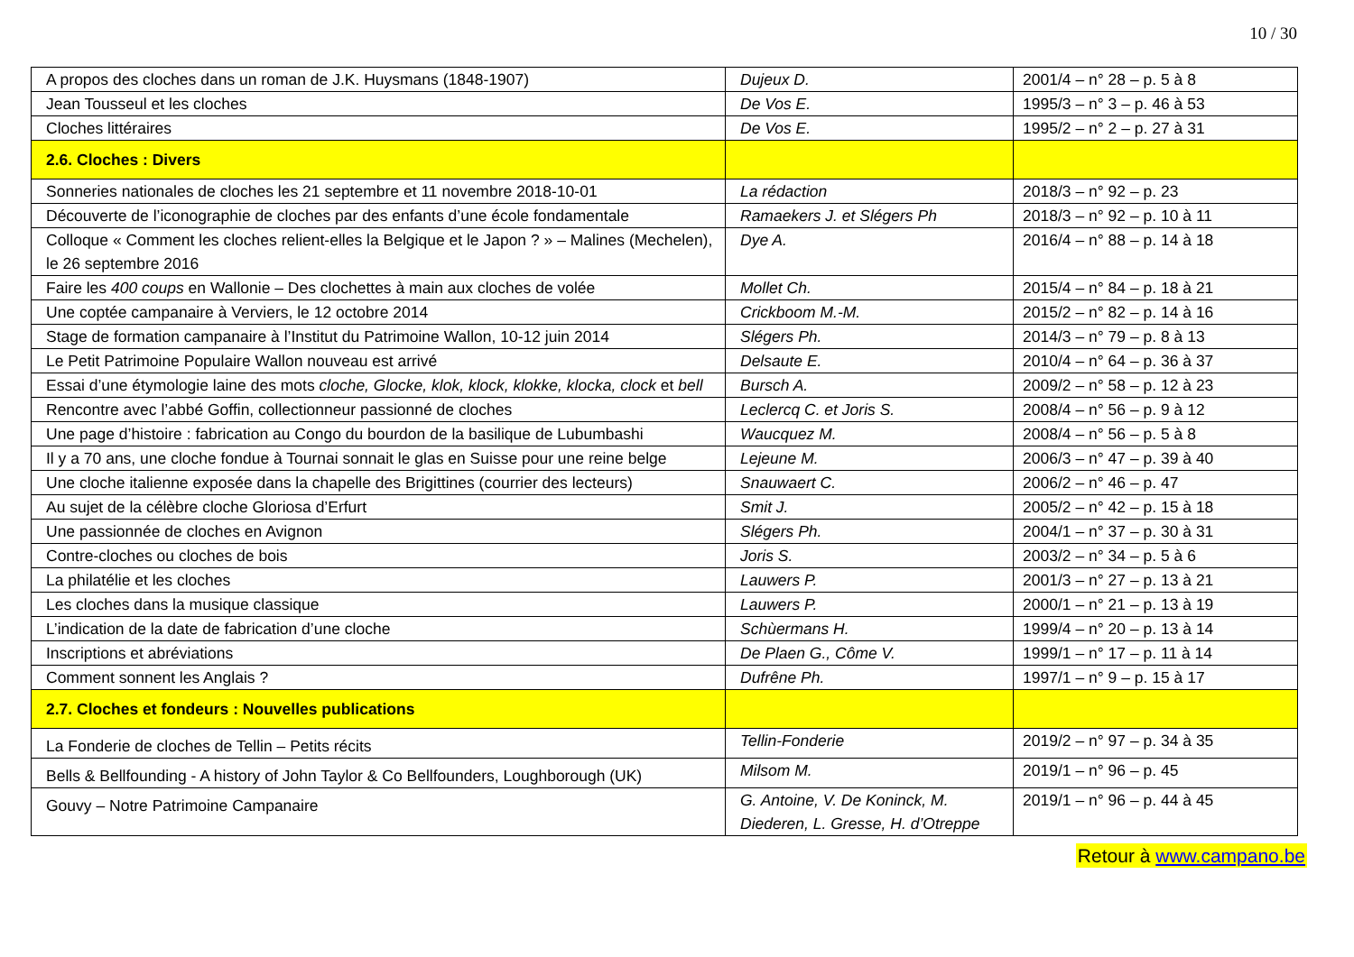10 / 30
| A propos des cloches dans un roman de J.K. Huysmans (1848-1907) | Dujeux D. | 2001/4 – n° 28 – p. 5 à 8 |
| Jean Tousseul et les cloches | De Vos E. | 1995/3 – n° 3 – p. 46 à 53 |
| Cloches littéraires | De Vos E. | 1995/2 – n° 2 – p. 27 à 31 |
| 2.6. Cloches : Divers | | |
| Sonneries nationales de cloches les 21 septembre et 11 novembre 2018-10-01 | La rédaction | 2018/3 – n° 92 – p. 23 |
| Découverte de l’iconographie de cloches par des enfants d’une école fondamentale | Ramaekers J. et Slégers Ph | 2018/3 – n° 92 – p. 10 à 11 |
| Colloque « Comment les cloches relient-elles la Belgique et le Japon ? » – Malines (Mechelen), le 26 septembre 2016 | Dye A. | 2016/4 – n° 88 – p. 14 à 18 |
| Faire les 400 coups en Wallonie – Des clochettes à main aux cloches de volée | Mollet Ch. | 2015/4 – n° 84 – p. 18 à 21 |
| Une coptée campanaire à Verviers, le 12 octobre 2014 | Crickboom M.-M. | 2015/2 – n° 82 – p. 14 à 16 |
| Stage de formation campanaire à l’Institut du Patrimoine Wallon, 10-12 juin 2014 | Slégers Ph. | 2014/3 – n° 79 – p. 8 à 13 |
| Le Petit Patrimoine Populaire Wallon nouveau est arrivé | Delsaute E. | 2010/4 – n° 64 – p. 36 à 37 |
| Essai d’une étymologie laine des mots cloche, Glocke, klok, klock, klokke, klocka, clock et bell | Bursch A. | 2009/2 – n° 58 – p. 12 à 23 |
| Rencontre avec l’abbé Goffin, collectionneur passionné de cloches | Leclercq C. et Joris S. | 2008/4 – n° 56 – p. 9 à 12 |
| Une page d’histoire : fabrication au Congo du bourdon de la basilique de Lubumbashi | Waucquez M. | 2008/4 – n° 56 – p. 5 à 8 |
| Il y a 70 ans, une cloche fondue à Tournai sonnait le glas en Suisse pour une reine belge | Lejeune M. | 2006/3 – n° 47 – p. 39 à 40 |
| Une cloche italienne exposée dans la chapelle des Brigittines (courrier des lecteurs) | Snauwaert C. | 2006/2 – n° 46 – p. 47 |
| Au sujet de la célèbre cloche Gloriosa d’Erfurt | Smit J. | 2005/2 – n° 42 – p. 15 à 18 |
| Une passionnée de cloches en Avignon | Slégers Ph. | 2004/1 – n° 37 – p. 30 à 31 |
| Contre-cloches ou cloches de bois | Joris S. | 2003/2 – n° 34 – p. 5 à 6 |
| La philatélie et les cloches | Lauwers P. | 2001/3 – n° 27 – p. 13 à 21 |
| Les cloches dans la musique classique | Lauwers P. | 2000/1 – n° 21 – p. 13 à 19 |
| L’indication de la date de fabrication d’une cloche | Schùermans H. | 1999/4 – n° 20 – p. 13 à 14 |
| Inscriptions et abréviations | De Plaen G., Côme V. | 1999/1 – n° 17 – p. 11 à 14 |
| Comment sonnent les Anglais ? | Dufrêne Ph. | 1997/1 – n° 9 – p. 15 à 17 |
| 2.7. Cloches et fondeurs : Nouvelles publications | | |
| La Fonderie de cloches de Tellin – Petits récits | Tellin-Fonderie | 2019/2 – n° 97 – p. 34 à 35 |
| Bells & Bellfounding - A history of John Taylor & Co Bellfounders, Loughborough (UK) | Milsom M. | 2019/1 – n° 96 – p. 45 |
| Gouvy – Notre Patrimoine Campanaire | G. Antoine, V. De Koninck, M. Diederen, L. Gresse, H. d’Otreppe | 2019/1 – n° 96 – p. 44 à 45 |
Retour à www.campano.be